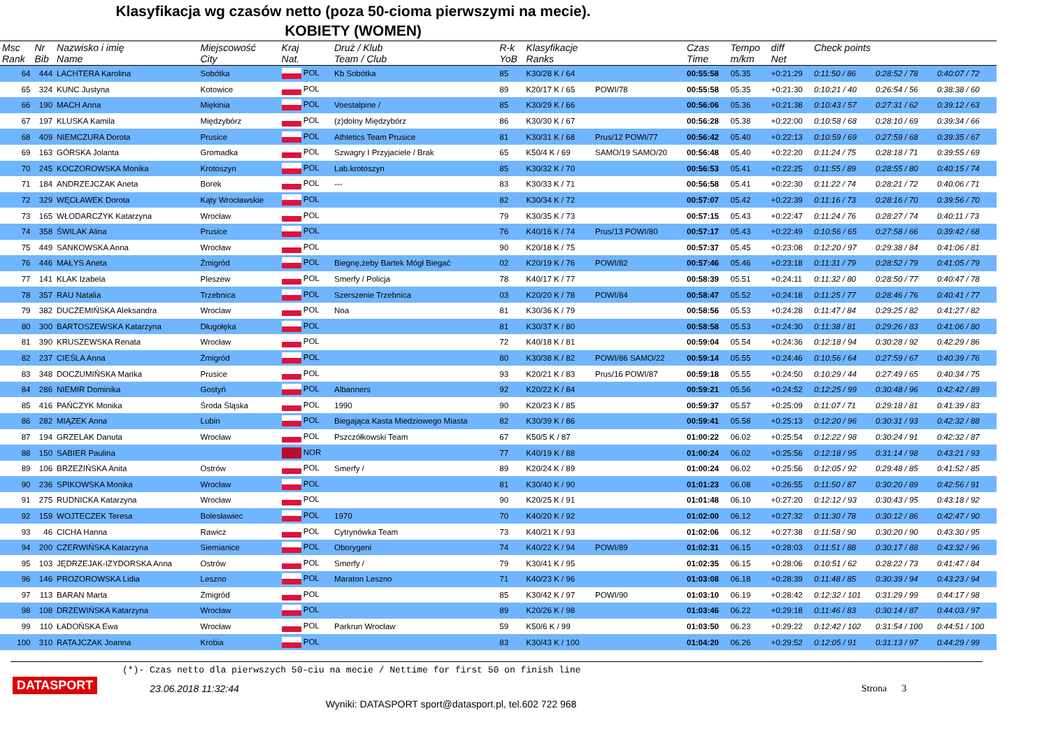Klasyfikacja wg czasów netto (poza 50-cioma pierwszymi na mecie).
KOBIETY (WOMEN)
| Msc Rank | Nr Bib | Nazwisko i imię Name | Miejscowość City | Kraj Nat. | Druż / Klub Team / Club | R-k YoB | Klasyfikacje Ranks | | Czas Time | Tempo m/km | diff Net | Check points | | |
| --- | --- | --- | --- | --- | --- | --- | --- | --- | --- | --- | --- | --- | --- | --- |
| 64 | 444 | LACHTERA Karolina | Sobótka | POL | Kb Sobótka | 85 | K30/28 K / 64 | | 00:55:58 | 05.35 | +0:21:29 | 0:11:50 / 86 | 0:28:52 / 78 | 0:40:07 / 72 |
| 65 | 324 | KUNC Justyna | Kotowice | POL | | 89 | K20/17 K / 65 | POWI/78 | 00:55:58 | 05.35 | +0:21:30 | 0:10:21 / 40 | 0:26:54 / 56 | 0:38:38 / 60 |
| 66 | 190 | MACH Anna | Miękinia | POL | Voestalpine / | 85 | K30/29 K / 66 | | 00:56:06 | 05.36 | +0:21:38 | 0:10:43 / 57 | 0:27:31 / 62 | 0:39:12 / 63 |
| 67 | 197 | KLUSKA Kamila | Międzybórz | POL | (z)dolny Międzybórz | 86 | K30/30 K / 67 | | 00:56:28 | 05.38 | +0:22:00 | 0:10:58 / 68 | 0:28:10 / 69 | 0:39:34 / 66 |
| 68 | 409 | NIEMCZURA Dorota | Prusice | POL | Athletics Team Prusice | 81 | K30/31 K / 68 | Prus/12 POWI/77 | 00:56:42 | 05.40 | +0:22:13 | 0:10:59 / 69 | 0:27:59 / 68 | 0:39:35 / 67 |
| 69 | 163 | GÓRSKA Jolanta | Gromadka | POL | Szwagry I Przyjaciele / Brak | 65 | K50/4 K / 69 | SAMO/19 SAMO/20 | 00:56:48 | 05.40 | +0:22:20 | 0:11:24 / 75 | 0:28:18 / 71 | 0:39:55 / 69 |
| 70 | 245 | KOCZOROWSKA Monika | Krotoszyn | POL | Lab.krotoszyn | 85 | K30/32 K / 70 | | 00:56:53 | 05.41 | +0:22:25 | 0:11:55 / 89 | 0:28:55 / 80 | 0:40:15 / 74 |
| 71 | 184 | ANDRZEJCZAK Aneta | Borek | POL | --- | 83 | K30/33 K / 71 | | 00:56:58 | 05.41 | +0:22:30 | 0:11:22 / 74 | 0:28:21 / 72 | 0:40:06 / 71 |
| 72 | 329 | WĘCŁAWEK Dorota | Kąty Wrocławskie | POL | | 82 | K30/34 K / 72 | | 00:57:07 | 05.42 | +0:22:39 | 0:11:16 / 73 | 0:28:16 / 70 | 0:39:56 / 70 |
| 73 | 165 | WŁODARCZYK Katarzyna | Wrocław | POL | | 79 | K30/35 K / 73 | | 00:57:15 | 05.43 | +0:22:47 | 0:11:24 / 76 | 0:28:27 / 74 | 0:40:11 / 73 |
| 74 | 358 | ŚWILAK Alina | Prusice | POL | | 76 | K40/16 K / 74 | Prus/13 POWI/80 | 00:57:17 | 05.43 | +0:22:49 | 0:10:56 / 65 | 0:27:58 / 66 | 0:39:42 / 68 |
| 75 | 449 | SANKOWSKA Anna | Wrocław | POL | | 90 | K20/18 K / 75 | | 00:57:37 | 05.45 | +0:23:08 | 0:12:20 / 97 | 0:29:38 / 84 | 0:41:06 / 81 |
| 76 | 446 | MAŁYS Aneta | Żmigród | POL | Biegnę,żeby Bartek Mógł Biegać | 02 | K20/19 K / 76 | POWI/82 | 00:57:46 | 05.46 | +0:23:18 | 0:11:31 / 79 | 0:28:52 / 79 | 0:41:05 / 79 |
| 77 | 141 | KLAK Izabela | Pleszew | POL | Smerfy / Policja | 78 | K40/17 K / 77 | | 00:58:39 | 05.51 | +0:24:11 | 0:11:32 / 80 | 0:28:50 / 77 | 0:40:47 / 78 |
| 78 | 357 | RAU Natalia | Trzebnica | POL | Szerszenie Trzebnica | 03 | K20/20 K / 78 | POWI/84 | 00:58:47 | 05.52 | +0:24:18 | 0:11:25 / 77 | 0:28:46 / 76 | 0:40:41 / 77 |
| 79 | 382 | DUCZEMIŃSKA Aleksandra | Wroclaw | POL | Noa | 81 | K30/36 K / 79 | | 00:58:56 | 05.53 | +0:24:28 | 0:11:47 / 84 | 0:29:25 / 82 | 0:41:27 / 82 |
| 80 | 300 | BARTOSZEWSKA Katarzyna | Długołęka | POL | | 81 | K30/37 K / 80 | | 00:58:58 | 05.53 | +0:24:30 | 0:11:38 / 81 | 0:29:26 / 83 | 0:41:06 / 80 |
| 81 | 390 | KRUSZEWSKA Renata | Wrocław | POL | | 72 | K40/18 K / 81 | | 00:59:04 | 05.54 | +0:24:36 | 0:12:18 / 94 | 0:30:28 / 92 | 0:42:29 / 86 |
| 82 | 237 | CIEŚLA Anna | Żmigród | POL | | 80 | K30/38 K / 82 | POWI/86 SAMO/22 | 00:59:14 | 05.55 | +0:24:46 | 0:10:56 / 64 | 0:27:59 / 67 | 0:40:39 / 76 |
| 83 | 348 | DOCZUMIŃSKA Marika | Prusice | POL | | 93 | K20/21 K / 83 | Prus/16 POWI/87 | 00:59:18 | 05.55 | +0:24:50 | 0:10:29 / 44 | 0:27:49 / 65 | 0:40:34 / 75 |
| 84 | 286 | NIEMIR Dominika | Gostyń | POL | Albanners | 92 | K20/22 K / 84 | | 00:59:21 | 05.56 | +0:24:52 | 0:12:25 / 99 | 0:30:48 / 96 | 0:42:42 / 89 |
| 85 | 416 | PAŃCZYK Monika | Środa Śląska | POL | 1990 | 90 | K20/23 K / 85 | | 00:59:37 | 05.57 | +0:25:09 | 0:11:07 / 71 | 0:29:18 / 81 | 0:41:39 / 83 |
| 86 | 282 | MIĄZEK Anna | Lubin | POL | Biegająca Kasta Miedziowego Miasta | 82 | K30/39 K / 86 | | 00:59:41 | 05.58 | +0:25:13 | 0:12:20 / 96 | 0:30:31 / 93 | 0:42:32 / 88 |
| 87 | 194 | GRZELAK Danuta | Wrocław | POL | Pszczółkowski Team | 67 | K50/5 K / 87 | | 01:00:22 | 06.02 | +0:25:54 | 0:12:22 / 98 | 0:30:24 / 91 | 0:42:32 / 87 |
| 88 | 150 | SABIER Paulina | | NOR | | 77 | K40/19 K / 88 | | 01:00:24 | 06.02 | +0:25:56 | 0:12:18 / 95 | 0:31:14 / 98 | 0:43:21 / 93 |
| 89 | 106 | BRZEZIŃSKA Anita | Ostrów | POL | Smerfy / | 89 | K20/24 K / 89 | | 01:00:24 | 06.02 | +0:25:56 | 0:12:05 / 92 | 0:29:48 / 85 | 0:41:52 / 85 |
| 90 | 236 | SPIKOWSKA Monika | Wrocław | POL | | 81 | K30/40 K / 90 | | 01:01:23 | 06.08 | +0:26:55 | 0:11:50 / 87 | 0:30:20 / 89 | 0:42:56 / 91 |
| 91 | 275 | RUDNICKA Katarzyna | Wrocław | POL | | 90 | K20/25 K / 91 | | 01:01:48 | 06.10 | +0:27:20 | 0:12:12 / 93 | 0:30:43 / 95 | 0:43:18 / 92 |
| 92 | 159 | WOJTECZEK Teresa | Bolesławiec | POL | 1970 | 70 | K40/20 K / 92 | | 01:02:00 | 06.12 | +0:27:32 | 0:11:30 / 78 | 0:30:12 / 86 | 0:42:47 / 90 |
| 93 | 46 | CICHA Hanna | Rawicz | POL | Cytrynówka Team | 73 | K40/21 K / 93 | | 01:02:06 | 06.12 | +0:27:38 | 0:11:58 / 90 | 0:30:20 / 90 | 0:43:30 / 95 |
| 94 | 200 | CZERWIŃSKA Katarzyna | Siemianice | POL | Oborygeni | 74 | K40/22 K / 94 | POWI/89 | 01:02:31 | 06.15 | +0:28:03 | 0:11:51 / 88 | 0:30:17 / 88 | 0:43:32 / 96 |
| 95 | 103 | JĘDRZEJAK-IZYDORSKA Anna | Ostrów | POL | Smerfy / | 79 | K30/41 K / 95 | | 01:02:35 | 06.15 | +0:28:06 | 0:10:51 / 62 | 0:28:22 / 73 | 0:41:47 / 84 |
| 96 | 146 | PROZOROWSKA Lidia | Leszno | POL | Maraton Leszno | 71 | K40/23 K / 96 | | 01:03:08 | 06.18 | +0:28:39 | 0:11:48 / 85 | 0:30:39 / 94 | 0:43:23 / 94 |
| 97 | 113 | BARAN Marta | Żmigród | POL | | 85 | K30/42 K / 97 | POWI/90 | 01:03:10 | 06.19 | +0:28:42 | 0:12:32 / 101 | 0:31:29 / 99 | 0:44:17 / 98 |
| 98 | 108 | DRZEWIŃSKA Katarzyna | Wrocław | POL | | 89 | K20/26 K / 98 | | 01:03:46 | 06.22 | +0:29:18 | 0:11:46 / 83 | 0:30:14 / 87 | 0:44:03 / 97 |
| 99 | 110 | ŁADOŃSKA Ewa | Wrocław | POL | Parkrun Wrocław | 59 | K50/6 K / 99 | | 01:03:50 | 06.23 | +0:29:22 | 0:12:42 / 102 | 0:31:54 / 100 | 0:44:51 / 100 |
| 100 | 310 | RATAJCZAK Joanna | Krobia | POL | | 83 | K30/43 K / 100 | | 01:04:20 | 06.26 | +0:29:52 | 0:12:05 / 91 | 0:31:13 / 97 | 0:44:29 / 99 |
(*)- Czas netto dla pierwszych 50-ciu na mecie / Nettime for first 50 on finish line
DATASPORT
23.06.2018 11:32:44
Strona 3
Wyniki: DATASPORT sport@datasport.pl, tel.602 722 968